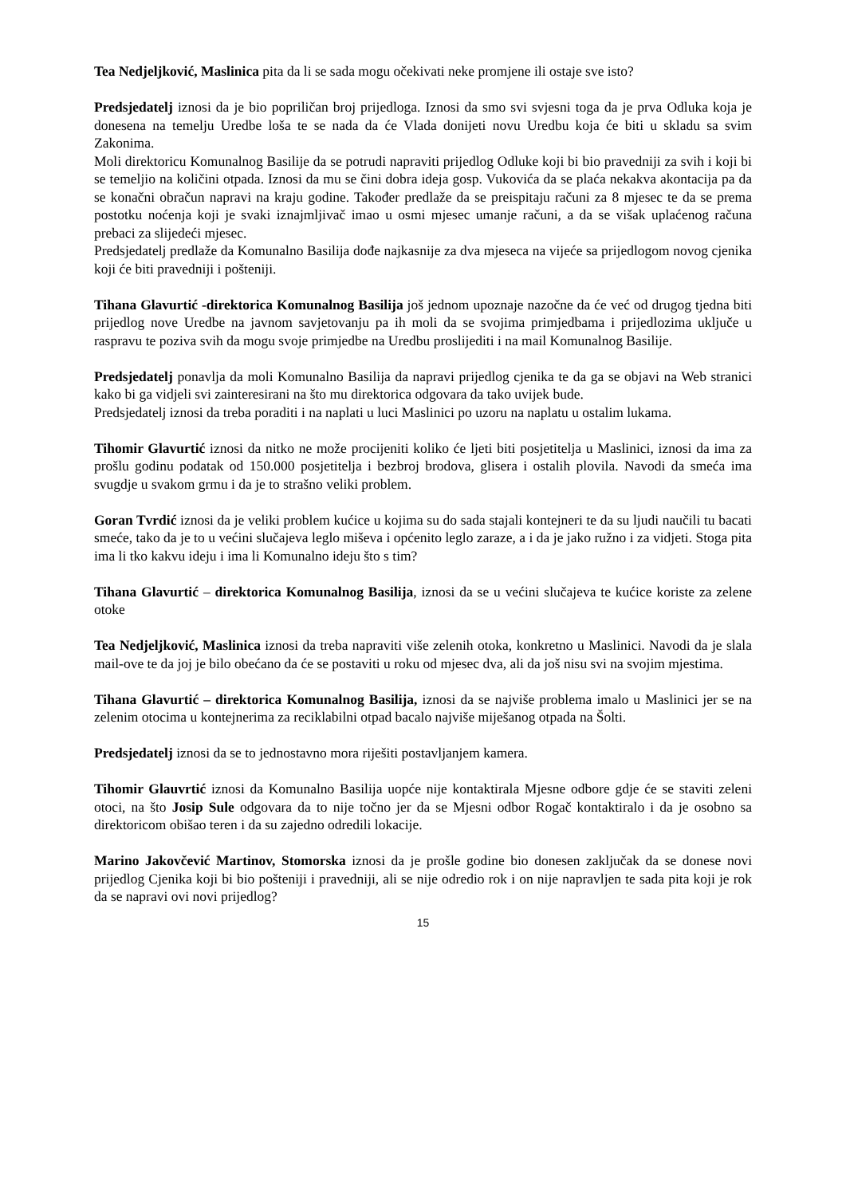Tea Nedjeljković, Maslinica pita da li se sada mogu očekivati neke promjene ili ostaje sve isto?
Predsjedatelj iznosi da je bio popriličan broj prijedloga. Iznosi da smo svi svjesni toga da je prva Odluka koja je donesena na temelju Uredbe loša te se nada da će Vlada donijeti novu Uredbu koja će biti u skladu sa svim Zakonima.
Moli direktoricu Komunalnog Basilije da se potrudi napraviti prijedlog Odluke koji bi bio pravedniji za svih i koji bi se temeljio na količini otpada. Iznosi da mu se čini dobra ideja gosp. Vukovića da se plaća nekakva akontacija pa da se konačni obračun napravi na kraju godine. Također predlaže da se preispitaju računi za 8 mjesec te da se prema postotku noćenja koji je svaki iznajmljivač imao u osmi mjesec umanje računi, a da se višak uplaćenog računa prebaci za slijedeći mjesec.
Predsjedatelj predlaže da Komunalno Basilija dođe najkasnije za dva mjeseca na vijeće sa prijedlogom novog cjenika koji će biti pravedniji i pošteniji.
Tihana Glavurtić -direktorica Komunalnog Basilija još jednom upoznaje nazočne da će već od drugog tjedna biti prijedlog nove Uredbe na javnom savjetovanju pa ih moli da se svojima primjedbama i prijedlozima uključe u raspravu te poziva svih da mogu svoje primjedbe na Uredbu proslijediti i na mail Komunalnog Basilije.
Predsjedatelj ponavlja da moli Komunalno Basilija da napravi prijedlog cjenika te da ga se objavi na Web stranici kako bi ga vidjeli svi zainteresirani na što mu direktorica odgovara da tako uvijek bude.
Predsjedatelj iznosi da treba poraditi i na naplati u luci Maslinici po uzoru na naplatu u ostalim lukama.
Tihomir Glavurtić iznosi da nitko ne može procijeniti koliko će ljeti biti posjetitelja u Maslinici, iznosi da ima za prošlu godinu podatak od 150.000 posjetitelja i bezbroj brodova, glisera i ostalih plovila. Navodi da smeća ima svugdje u svakom grmu i da je to strašno veliki problem.
Goran Tvrdić iznosi da je veliki problem kućice u kojima su do sada stajali kontejneri te da su ljudi naučili tu bacati smeće, tako da je to u većini slučajeva leglo miševa i općenito leglo zaraze, a i da je jako ružno i za vidjeti. Stoga pita ima li tko kakvu ideju i ima li Komunalno ideju što s tim?
Tihana Glavurtić – direktorica Komunalnog Basilija, iznosi da se u većini slučajeva te kućice koriste za zelene otoke
Tea Nedjeljković, Maslinica iznosi da treba napraviti više zelenih otoka, konkretno u Maslinici. Navodi da je slala mail-ove te da joj je bilo obećano da će se postaviti u roku od mjesec dva, ali da još nisu svi na svojim mjestima.
Tihana Glavurtić – direktorica Komunalnog Basilija, iznosi da se najviše problema imalo u Maslinici jer se na zelenim otocima u kontejnerima za reciklabilni otpad bacalo najviše miješanog otpada na Šolti.
Predsjedatelj iznosi da se to jednostavno mora riješiti postavljanjem kamera.
Tihomir Glauvrtić iznosi da Komunalno Basilija uopće nije kontaktirala Mjesne odbore gdje će se staviti zeleni otoci, na što Josip Sule odgovara da to nije točno jer da se Mjesni odbor Rogač kontaktiralo i da je osobno sa direktoricom obišao teren i da su zajedno odredili lokacije.
Marino Jakovčević Martinov, Stomorska iznosi da je prošle godine bio donesen zaključak da se donese novi prijedlog Cjenika koji bi bio pošteniji i pravedniji, ali se nije odredio rok i on nije napravljen te sada pita koji je rok da se napravi ovi novi prijedlog?
15